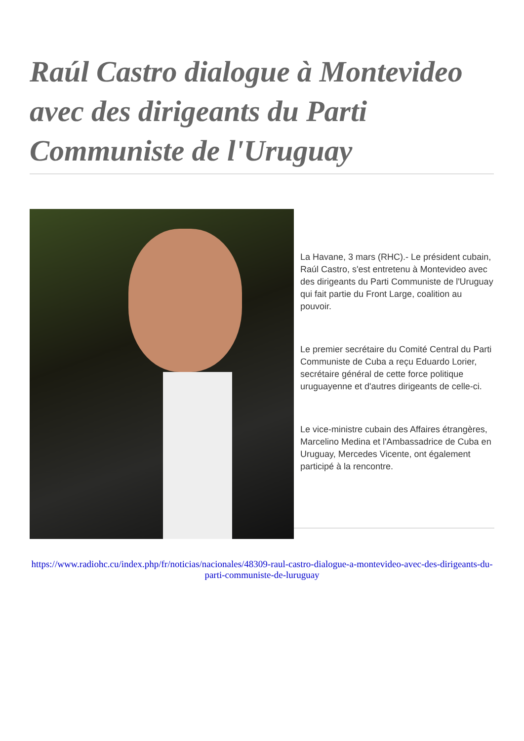Raúl Castro dialogue à Montevideo avec des dirigeants du Parti Communiste de l'Uruguay
La Havane, 3 mars (RHC).- Le président cubain, Raúl Castro, s'est entretenu à Montevideo avec des dirigeants du Parti Communiste de l'Uruguay qui fait partie du Front Large, coalition au pouvoir.
Le premier secrétaire du Comité Central du Parti Communiste de Cuba a reçu Eduardo Lorier, secrétaire général de cette force politique uruguayenne et d'autres dirigeants de celle-ci.
Le vice-ministre cubain des Affaires étrangères, Marcelino Medina et l'Ambassadrice de Cuba en Uruguay, Mercedes Vicente, ont également participé à la rencontre.
https://www.radiohc.cu/index.php/fr/noticias/nacionales/48309-raul-castro-dialogue-a-montevideo-avec-des-dirigeants-du-parti-communiste-de-luruguay